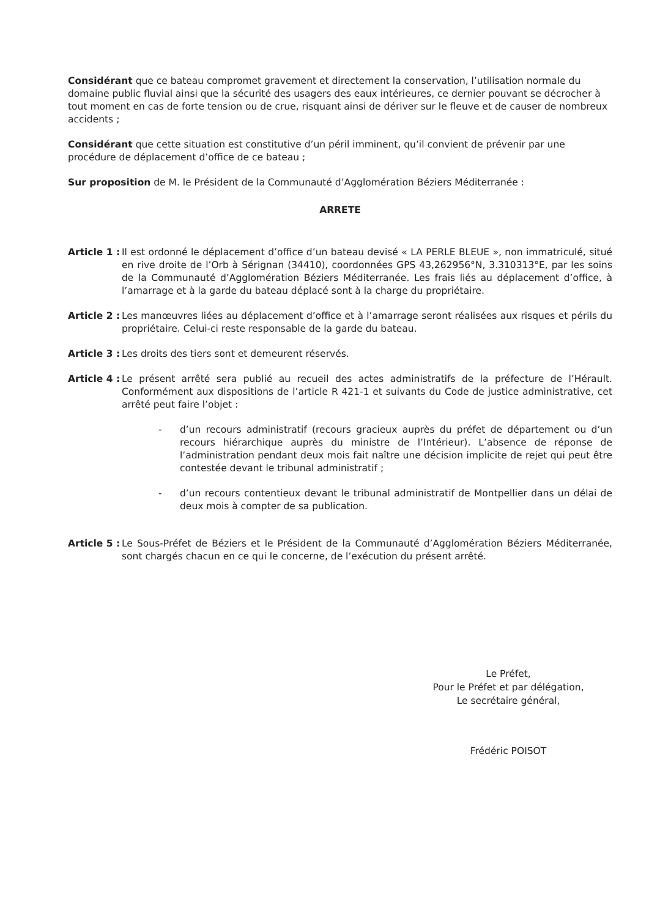Considérant que ce bateau compromet gravement et directement la conservation, l’utilisation normale du domaine public fluvial ainsi que la sécurité des usagers des eaux intérieures, ce dernier pouvant se décrocher à tout moment en cas de forte tension ou de crue, risquant ainsi de dériver sur le fleuve et de causer de nombreux accidents ;
Considérant que cette situation est constitutive d’un péril imminent, qu’il convient de prévenir par une procédure de déplacement d’office de ce bateau ;
Sur proposition de M. le Président de la Communauté d’Agglomération Béziers Méditerranée :
ARRETE
Article 1 : Il est ordonné le déplacement d’office d’un bateau devisé « LA PERLE BLEUE », non immatriculé, situé en rive droite de l’Orb à Sérignan (34410), coordonnées GPS 43,262956°N, 3.310313°E, par les soins de la Communauté d’Agglomération Béziers Méditerranée. Les frais liés au déplacement d’office, à l’amarrage et à la garde du bateau déplacé sont à la charge du propriétaire.
Article 2 : Les manœuvres liées au déplacement d’office et à l’amarrage seront réalisées aux risques et périls du propriétaire. Celui-ci reste responsable de la garde du bateau.
Article 3 : Les droits des tiers sont et demeurent réservés.
Article 4 : Le présent arrêté sera publié au recueil des actes administratifs de la préfecture de l’Hérault. Conformément aux dispositions de l’article R 421-1 et suivants du Code de justice administrative, cet arrêté peut faire l’objet :
- d’un recours administratif (recours gracieux auprès du préfet de département ou d’un recours hiérarchique auprès du ministre de l’Intérieur). L’absence de réponse de l’administration pendant deux mois fait naître une décision implicite de rejet qui peut être contestée devant le tribunal administratif ;
- d’un recours contentieux devant le tribunal administratif de Montpellier dans un délai de deux mois à compter de sa publication.
Article 5 : Le Sous-Préfet de Béziers et le Président de la Communauté d’Agglomération Béziers Méditerranée, sont chargés chacun en ce qui le concerne, de l’exécution du présent arrêté.
Le Préfet,
Pour le Préfet et par délégation,
Le secrétaire général,
Frédéric POISOT